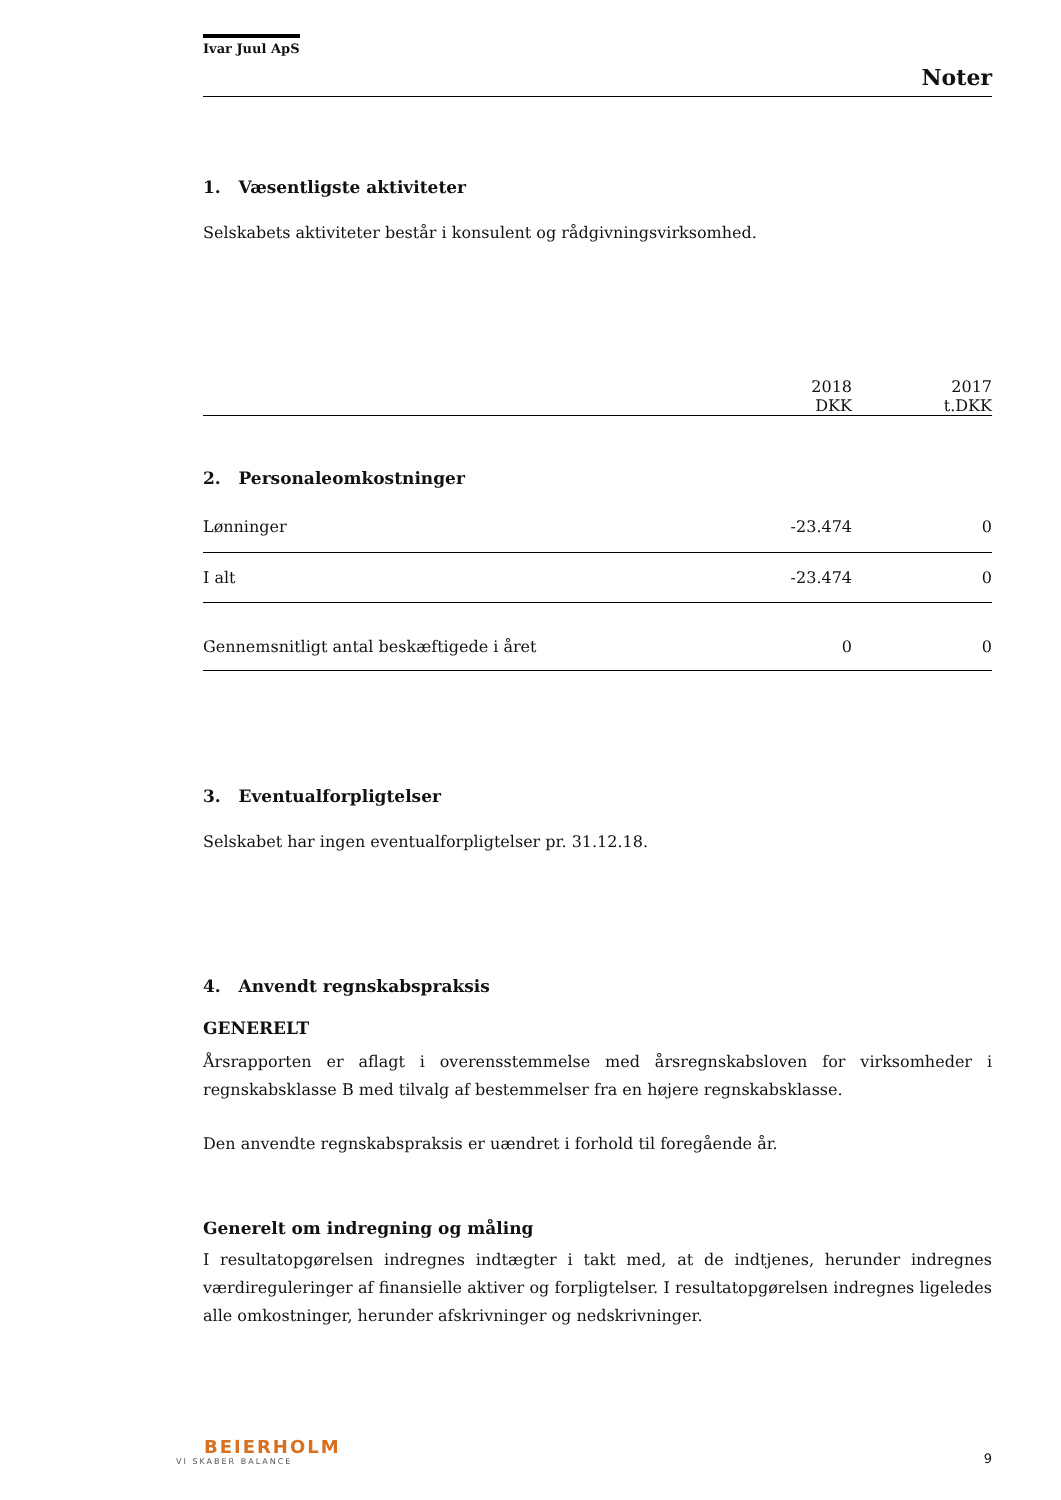Ivar Juul ApS
Noter
1. Væsentligste aktiviteter
Selskabets aktiviteter består i konsulent og rådgivningsvirksomhed.
| | 2018 DKK | 2017 t.DKK |
| --- | --- | --- |
| 2. Personaleomkostninger | | |
| Lønninger | -23.474 | 0 |
| I alt | -23.474 | 0 |
| Gennemsnitligt antal beskæftigede i året | 0 | 0 |
3. Eventualforpligtelser
Selskabet har ingen eventualforpligtelser pr. 31.12.18.
4. Anvendt regnskabspraksis
GENERELT
Årsrapporten er aflagt i overensstemmelse med årsregnskabsloven for virksomheder i regnskabsklasse B med tilvalg af bestemmelser fra en højere regnskabsklasse.
Den anvendte regnskabspraksis er uændret i forhold til foregående år.
Generelt om indregning og måling
I resultatopgørelsen indregnes indtægter i takt med, at de indtjenes, herunder indregnes værdireguleringer af finansielle aktiver og forpligtelser. I resultatopgørelsen indregnes ligeledes alle omkostninger, herunder afskrivninger og nedskrivninger.
BEIERHOLM
VI SKABER BALANCE
9